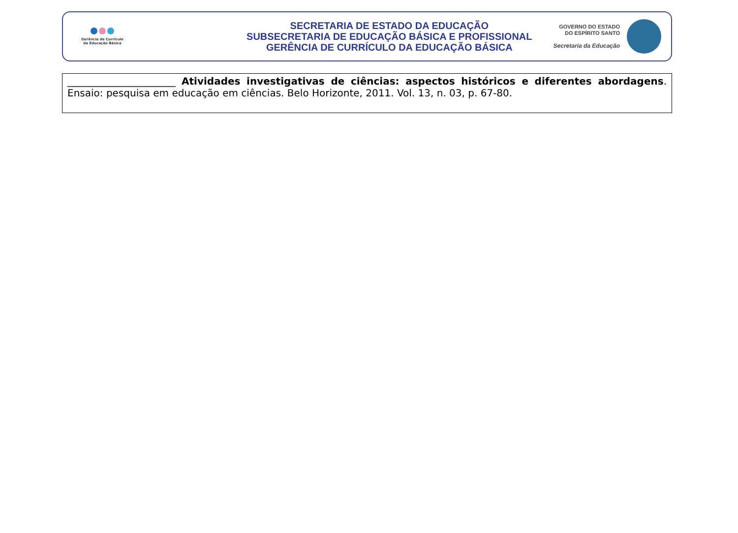Gerência de Currículo
da Educação Básica
SECRETARIA DE ESTADO DA EDUCAÇÃO
SUBSECRETARIA DE EDUCAÇÃO BÁSICA E PROFISSIONAL
GERÊNCIA DE CURRÍCULO DA EDUCAÇÃO BÁSICA
GOVERNO DO ESTADO
DO ESPÍRITO SANTO
Secretaria da Educação
| ______________________ Atividades investigativas de ciências: aspectos históricos e diferentes abordagens . Ensaio: pesquisa em educação em ciências. Belo Horizonte, 2011. Vol. 13, n. 03, p. 67-80. |